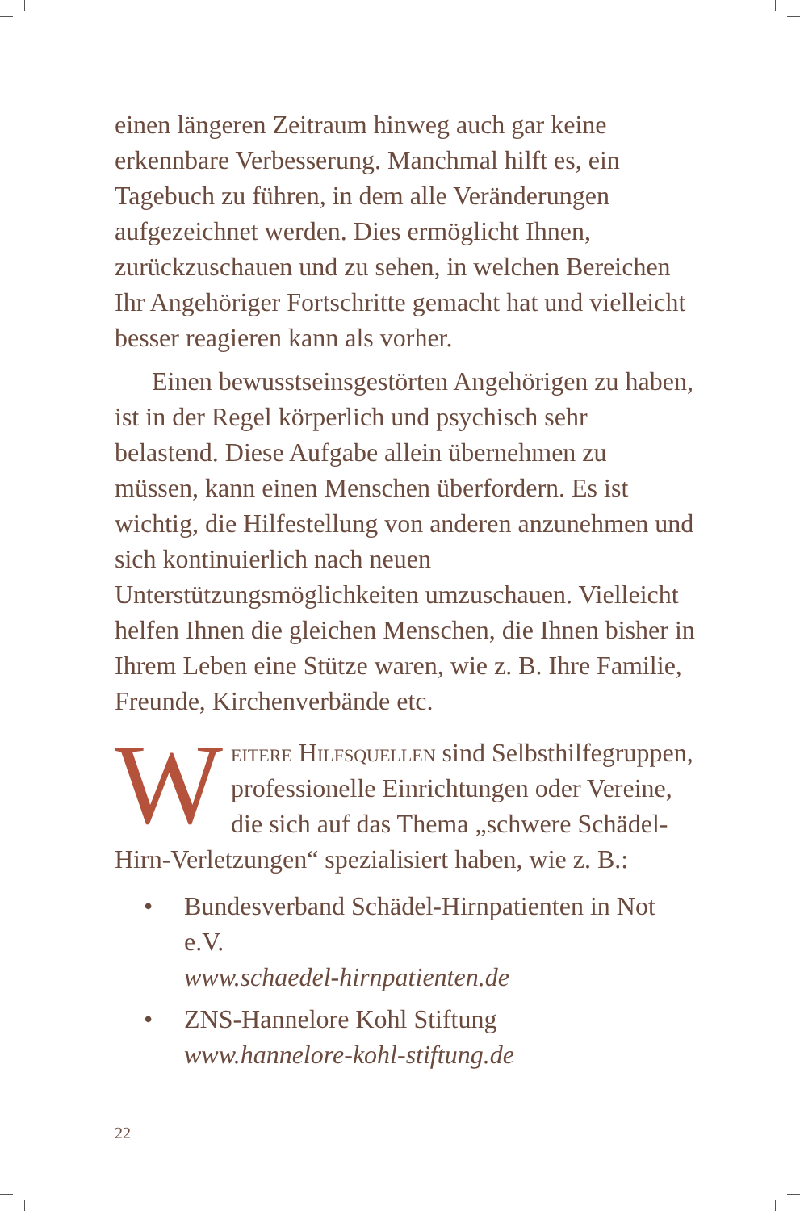einen längeren Zeitraum hinweg auch gar keine erkennbare Verbesserung. Manchmal hilft es, ein Tagebuch zu führen, in dem alle Veränderungen aufgezeichnet werden. Dies ermöglicht Ihnen, zurückzuschauen und zu sehen, in welchen Bereichen Ihr Angehöriger Fortschritte gemacht hat und vielleicht besser reagieren kann als vorher.
Einen bewusstseinsgestörten Angehörigen zu haben, ist in der Regel körperlich und psychisch sehr belastend. Diese Aufgabe allein übernehmen zu müssen, kann einen Menschen überfordern. Es ist wichtig, die Hilfestellung von anderen anzunehmen und sich kontinuierlich nach neuen Unterstützungsmöglichkeiten umzuschauen. Vielleicht helfen Ihnen die gleichen Menschen, die Ihnen bisher in Ihrem Leben eine Stütze waren, wie z. B. Ihre Familie, Freunde, Kirchenverbände etc.
Weitere Hilfsquellen sind Selbsthilfegruppen, professionelle Einrichtungen oder Vereine, die sich auf das Thema „schwere Schädel-Hirn-Verletzungen“ spezialisiert haben, wie z. B.:
• Bundesverband Schädel-Hirnpatienten in Not e.V.
www.schaedel-hirnpatienten.de
• ZNS-Hannelore Kohl Stiftung
www.hannelore-kohl-stiftung.de
22